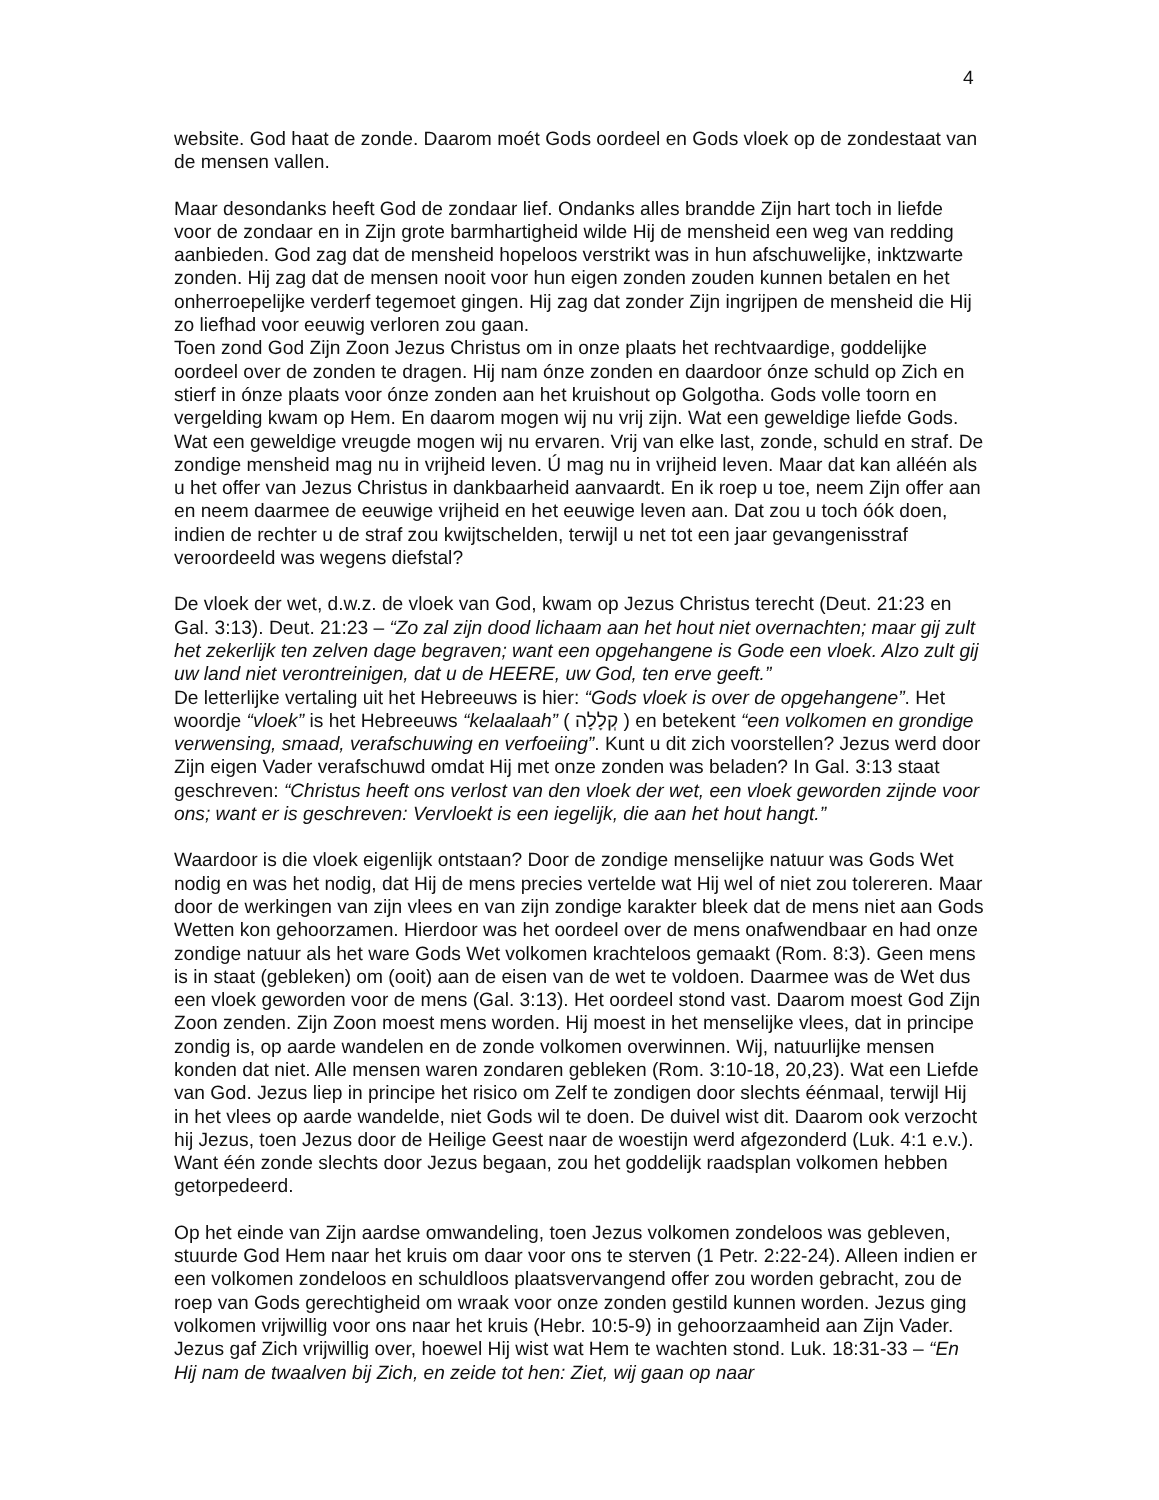4
website. God haat de zonde. Daarom moét Gods oordeel en Gods vloek op de zondestaat van de mensen vallen.
Maar desondanks heeft God de zondaar lief. Ondanks alles brandde Zijn hart toch in liefde voor de zondaar en in Zijn grote barmhartigheid wilde Hij de mensheid een weg van redding aanbieden. God zag dat de mensheid hopeloos verstrikt was in hun afschuwelijke, inktzwarte zonden. Hij zag dat de mensen nooit voor hun eigen zonden zouden kunnen betalen en het onherroepelijke verderf tegemoet gingen. Hij zag dat zonder Zijn ingrijpen de mensheid die Hij zo liefhad voor eeuwig verloren zou gaan.
Toen zond God Zijn Zoon Jezus Christus om in onze plaats het rechtvaardige, goddelijke oordeel over de zonden te dragen. Hij nam ónze zonden en daardoor ónze schuld op Zich en stierf in ónze plaats voor ónze zonden aan het kruishout op Golgotha. Gods volle toorn en vergelding kwam op Hem. En daarom mogen wij nu vrij zijn. Wat een geweldige liefde Gods. Wat een geweldige vreugde mogen wij nu ervaren. Vrij van elke last, zonde, schuld en straf. De zondige mensheid mag nu in vrijheid leven. Ú mag nu in vrijheid leven. Maar dat kan alléén als u het offer van Jezus Christus in dankbaarheid aanvaardt. En ik roep u toe, neem Zijn offer aan en neem daarmee de eeuwige vrijheid en het eeuwige leven aan. Dat zou u toch óók doen, indien de rechter u de straf zou kwijtschelden, terwijl u net tot een jaar gevangenisstraf veroordeeld was wegens diefstal?
De vloek der wet, d.w.z. de vloek van God, kwam op Jezus Christus terecht (Deut. 21:23 en Gal. 3:13). Deut. 21:23 – “Zo zal zijn dood lichaam aan het hout niet overnachten; maar gij zult het zekerlijk ten zelven dage begraven; want een opgehangene is Gode een vloek. Alzo zult gij uw land niet verontreinigen, dat u de HEERE, uw God, ten erve geeft.”
De letterlijke vertaling uit het Hebreeuws is hier: “Gods vloek is over de opgehangene”. Het woordje “vloek” is het Hebreeuws “kelaalaah” ( קְלָלָה ) en betekent “een volkomen en grondige verwensing, smaad, verafschuwing en verfoeiing”. Kunt u dit zich voorstellen? Jezus werd door Zijn eigen Vader verafschuwd omdat Hij met onze zonden was beladen? In Gal. 3:13 staat geschreven: “Christus heeft ons verlost van den vloek der wet, een vloek geworden zijnde voor ons; want er is geschreven: Vervloekt is een iegelijk, die aan het hout hangt.”
Waardoor is die vloek eigenlijk ontstaan? Door de zondige menselijke natuur was Gods Wet nodig en was het nodig, dat Hij de mens precies vertelde wat Hij wel of niet zou tolereren. Maar door de werkingen van zijn vlees en van zijn zondige karakter bleek dat de mens niet aan Gods Wetten kon gehoorzamen. Hierdoor was het oordeel over de mens onafwendbaar en had onze zondige natuur als het ware Gods Wet volkomen krachteloos gemaakt (Rom. 8:3). Geen mens is in staat (gebleken) om (ooit) aan de eisen van de wet te voldoen. Daarmee was de Wet dus een vloek geworden voor de mens (Gal. 3:13). Het oordeel stond vast. Daarom moest God Zijn Zoon zenden. Zijn Zoon moest mens worden. Hij moest in het menselijke vlees, dat in principe zondig is, op aarde wandelen en de zonde volkomen overwinnen. Wij, natuurlijke mensen konden dat niet. Alle mensen waren zondaren gebleken (Rom. 3:10-18, 20,23). Wat een Liefde van God. Jezus liep in principe het risico om Zelf te zondigen door slechts éénmaal, terwijl Hij in het vlees op aarde wandelde, niet Gods wil te doen. De duivel wist dit. Daarom ook verzocht hij Jezus, toen Jezus door de Heilige Geest naar de woestijn werd afgezonderd (Luk. 4:1 e.v.). Want één zonde slechts door Jezus begaan, zou het goddelijk raadsplan volkomen hebben getorpedeerd.
Op het einde van Zijn aardse omwandeling, toen Jezus volkomen zondeloos was gebleven, stuurde God Hem naar het kruis om daar voor ons te sterven (1 Petr. 2:22-24). Alleen indien er een volkomen zondeloos en schuldloos plaatsvervangend offer zou worden gebracht, zou de roep van Gods gerechtigheid om wraak voor onze zonden gestild kunnen worden. Jezus ging volkomen vrijwillig voor ons naar het kruis (Hebr. 10:5-9) in gehoorzaamheid aan Zijn Vader. Jezus gaf Zich vrijwillig over, hoewel Hij wist wat Hem te wachten stond. Luk. 18:31-33 – “En Hij nam de twaalven bij Zich, en zeide tot hen: Ziet, wij gaan op naar